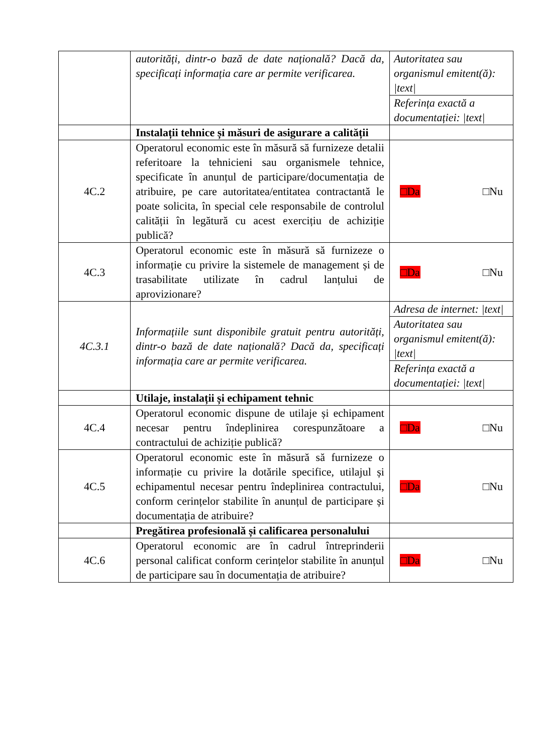| | autorități, dintr-o bază de date națională? Dacă da, specificați informația care ar permite verificarea. | Autoritatea sau organismul emitent(ă): /text/ Referința exactă a documentației: /text/ |
| | Instalații tehnice și măsuri de asigurare a calității | |
| 4C.2 | Operatorul economic este în măsură să furnizeze detalii referitoare la tehnicieni sau organismele tehnice, specificate în anunțul de participare/documentația de atribuire, pe care autoritatea/entitatea contractantă le poate solicita, în special cele responsabile de controlul calității în legătură cu acest exercițiu de achiziție publică? | □Da □Nu |
| 4C.3 | Operatorul economic este în măsură să furnizeze o informație cu privire la sistemele de management și de trasabilitate utilizate în cadrul lanțului de aprovizionare? | □Da □Nu |
| 4C.3.1 | Informațiile sunt disponibile gratuit pentru autorități, dintr-o bază de date națională? Dacă da, specificați informația care ar permite verificarea. | Adresa de internet: /text/ Autoritatea sau organismul emitent(ă): /text/ Referința exactă a documentației: /text/ |
| | Utilaje, instalații și echipament tehnic | |
| 4C.4 | Operatorul economic dispune de utilaje și echipament necesar pentru îndeplinirea corespunzătoare a contractului de achiziție publică? | □Da □Nu |
| 4C.5 | Operatorul economic este în măsură să furnizeze o informație cu privire la dotările specifice, utilajul și echipamentul necesar pentru îndeplinirea contractului, conform cerințelor stabilite în anunțul de participare și documentația de atribuire? | □Da □Nu |
| | Pregătirea profesională și calificarea personalului | |
| 4C.6 | Operatorul economic are în cadrul întreprinderii personal calificat conform cerințelor stabilite în anunțul de participare sau în documentația de atribuire? | □Da □Nu |